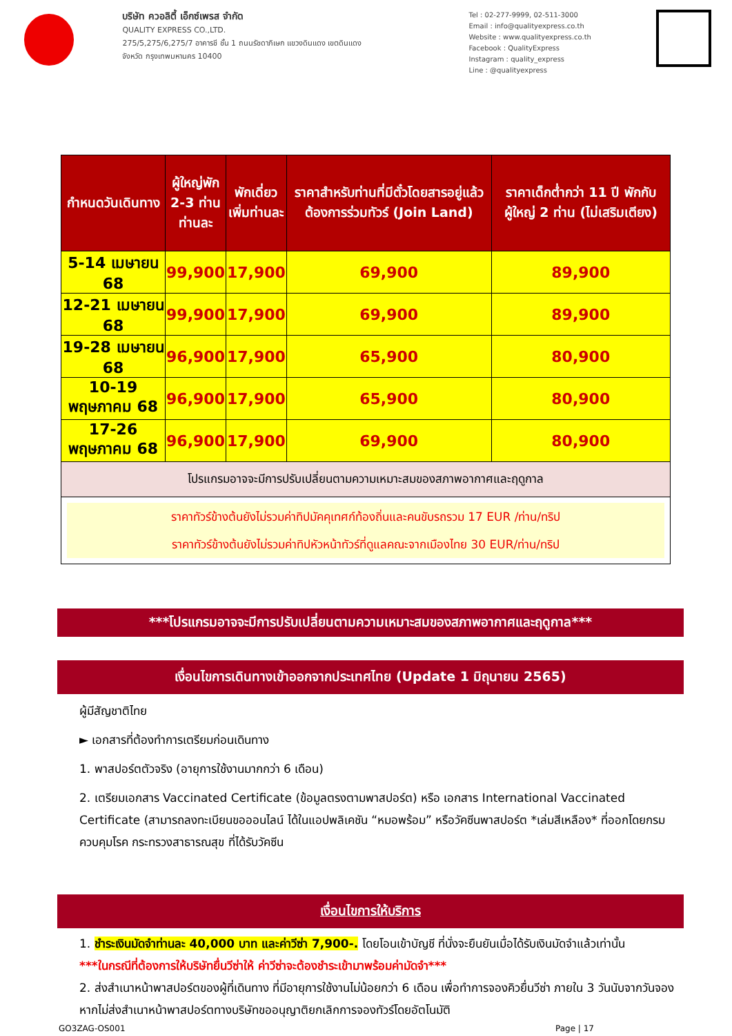บริษัท ควอลิตี้ เอ็กซ์เพรส จำกัด
QUALITY EXPRESS CO.,LTD.
275/5,275/6,275/7 อาคารชี ชั้น 1 ถนนรัชดาภิเษก แขวงดินแดง เขตดินแดง
จังหวัด กรุงเทพมหานคร 10400
Tel : 02-277-9999, 02-511-3000
Email : info@qualityexpress.co.th
Website : www.qualityexpress.co.th
Facebook : QualityExpress
Instagram : quality_express
Line : @qualityexpress
| กำหนดวันเดินทาง | ผู้ใหญ่พัก 2-3 ท่าน ท่านละ | พักเดี่ยว เพิ่มท่านละ | ราคาสำหรับท่านที่มีตั๋วโดยสารอยู่แล้วต้องการร่วมทัวร์ (Join Land) | ราคาเด็กต่ำกว่า 11 ปี พักกับผู้ใหญ่ 2 ท่าน (ไม่เสริมเตียง) |
| --- | --- | --- | --- | --- |
| 5-14 เมษายน 68 | 99,900 | 17,900 | 69,900 | 89,900 |
| 12-21 เมษายน 68 | 99,900 | 17,900 | 69,900 | 89,900 |
| 19-28 เมษายน 68 | 96,900 | 17,900 | 65,900 | 80,900 |
| 10-19 พฤษภาคม 68 | 96,900 | 17,900 | 65,900 | 80,900 |
| 17-26 พฤษภาคม 68 | 96,900 | 17,900 | 69,900 | 80,900 |
| โปรแกรมอาจจะมีการปรับเปลี่ยนตามความเหมาะสมของสภาพอากาศและฤดูกาล | | | | |
| ราคาทัวร์ข้างต้นยังไม่รวมค่าทิปมัคคุเทศก์ท้องถิ่นและคนขับรถรวม 17 EUR /ท่าน/ทริป ราคาทัวร์ข้างต้นยังไม่รวมค่าทิปหัวหน้าทัวร์ที่ดูแลคณะจากเมืองไทย 30 EUR/ท่าน/ทริป | | | | |
***โปรแกรมอาจจะมีการปรับเปลี่ยนตามความเหมาะสมของสภาพอากาศและฤดูกาล***
เงื่อนไขการเดินทางเข้าออกจากประเทศไทย (Update 1 มิถุนายน 2565)
ผู้มีสัญชาติไทย
► เอกสารที่ต้องทำการเตรียมก่อนเดินทาง
1. พาสปอร์ตตัวจริง (อายุการใช้งานมากกว่า 6 เดือน)
2. เตรียมเอกสาร Vaccinated Certificate (ข้อมูลตรงตามพาสปอร์ต) หรือ เอกสาร International Vaccinated Certificate (สามารถลงทะเบียนขอออนไลน์ ได้ในแอปพลิเคชัน “หมอพร้อม” หรือวัคซีนพาสปอร์ต *เล่มสีเหลือง* ที่ออกโดยกรมควบคุมโรค กระทรวงสาธารณสุข ที่ได้รับวัคซีน
เงื่อนไขการให้บริการ
1. ชำระเงินมัดจำท่านละ 40,000 บาท และค่าวีซ่า 7,900-. โดยโอนเข้าบัญชี ที่นั่งจะยืนยันเมื่อได้รับเงินมัดจำแล้วเท่านั้น
***ในกรณีที่ต้องการให้บริษัทยื่นวีซ่าให้ ค่าวีซ่าจะต้องชำระเข้ามาพร้อมค่ามัดจำ***
2. ส่งสำเนาหน้าพาสปอร์ตของผู้ที่เดินทาง ที่มีอายุการใช้งานไม่น้อยกว่า 6 เดือน เพื่อทำการจองคิวยื่นวีซ่า ภายใน 3 วันนับจากวันจอง หากไม่ส่งสำเนาหน้าพาสปอร์ตทางบริษัทขออนุญาติยกเลิกการจองทัวร์โดยอัตโนมัติ
GO3ZAG-OS001 Page | 17